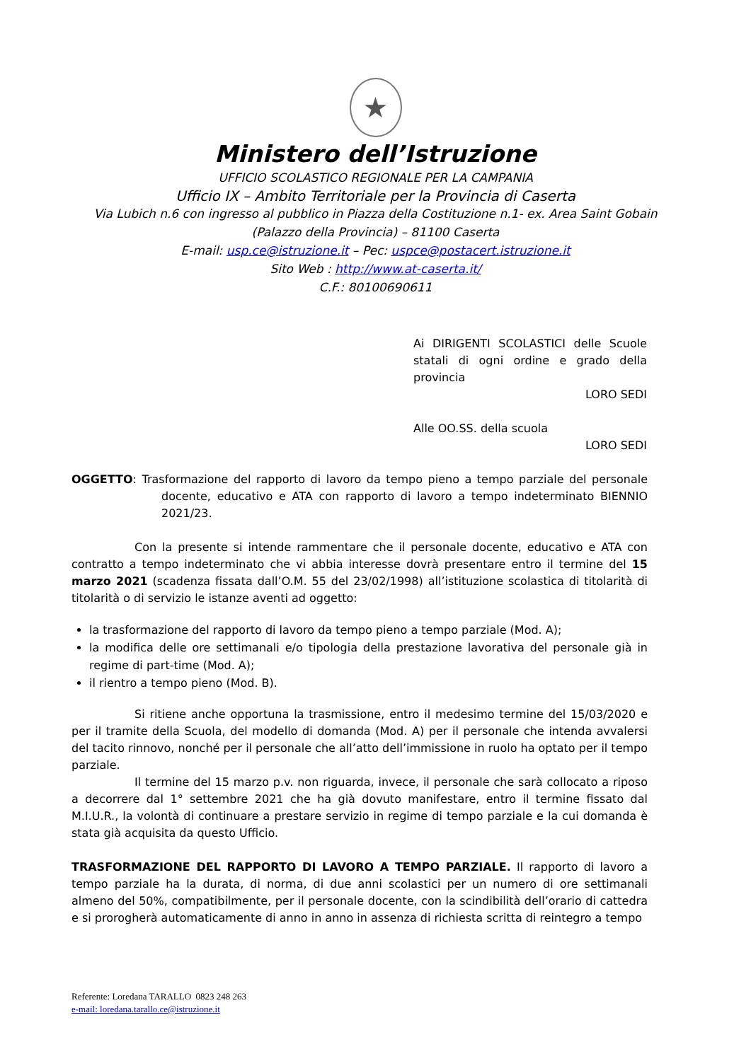★
Ministero dell’Istruzione
UFFICIO SCOLASTICO REGIONALE PER LA CAMPANIA
Ufficio IX – Ambito Territoriale per la Provincia di Caserta
Via Lubich n.6 con ingresso al pubblico in Piazza della Costituzione n.1- ex. Area Saint Gobain
(Palazzo della Provincia) – 81100 Caserta
E-mail: usp.ce@istruzione.it – Pec: uspce@postacert.istruzione.it
Sito Web : http://www.at-caserta.it/
C.F.: 80100690611
Ai DIRIGENTI SCOLASTICI delle Scuole statali di ogni ordine e grado della provincia
LORO SEDI
Alle OO.SS. della scuola
LORO SEDI
OGGETTO: Trasformazione del rapporto di lavoro da tempo pieno a tempo parziale del personale docente, educativo e ATA con rapporto di lavoro a tempo indeterminato BIENNIO 2021/23.
Con la presente si intende rammentare che il personale docente, educativo e ATA con contratto a tempo indeterminato che vi abbia interesse dovrà presentare entro il termine del 15 marzo 2021 (scadenza fissata dall’O.M. 55 del 23/02/1998) all’istituzione scolastica di titolarità di titolarità o di servizio le istanze aventi ad oggetto:
la trasformazione del rapporto di lavoro da tempo pieno a tempo parziale (Mod. A);
la modifica delle ore settimanali e/o tipologia della prestazione lavorativa del personale già in regime di part-time (Mod. A);
il rientro a tempo pieno (Mod. B).
Si ritiene anche opportuna la trasmissione, entro il medesimo termine del 15/03/2020 e per il tramite della Scuola, del modello di domanda (Mod. A) per il personale che intenda avvalersi del tacito rinnovo, nonché per il personale che all’atto dell’immissione in ruolo ha optato per il tempo parziale.
Il termine del 15 marzo p.v. non riguarda, invece, il personale che sarà collocato a riposo a decorrere dal 1° settembre 2021 che ha già dovuto manifestare, entro il termine fissato dal M.I.U.R., la volontà di continuare a prestare servizio in regime di tempo parziale e la cui domanda è stata già acquisita da questo Ufficio.
TRASFORMAZIONE DEL RAPPORTO DI LAVORO A TEMPO PARZIALE. Il rapporto di lavoro a tempo parziale ha la durata, di norma, di due anni scolastici per un numero di ore settimanali almeno del 50%, compatibilmente, per il personale docente, con la scindibilità dell’orario di cattedra e si prorogherà automaticamente di anno in anno in assenza di richiesta scritta di reintegro a tempo
Referente: Loredana TARALLO 0823 248 263
e-mail: loredana.tarallo.ce@istruzione.it